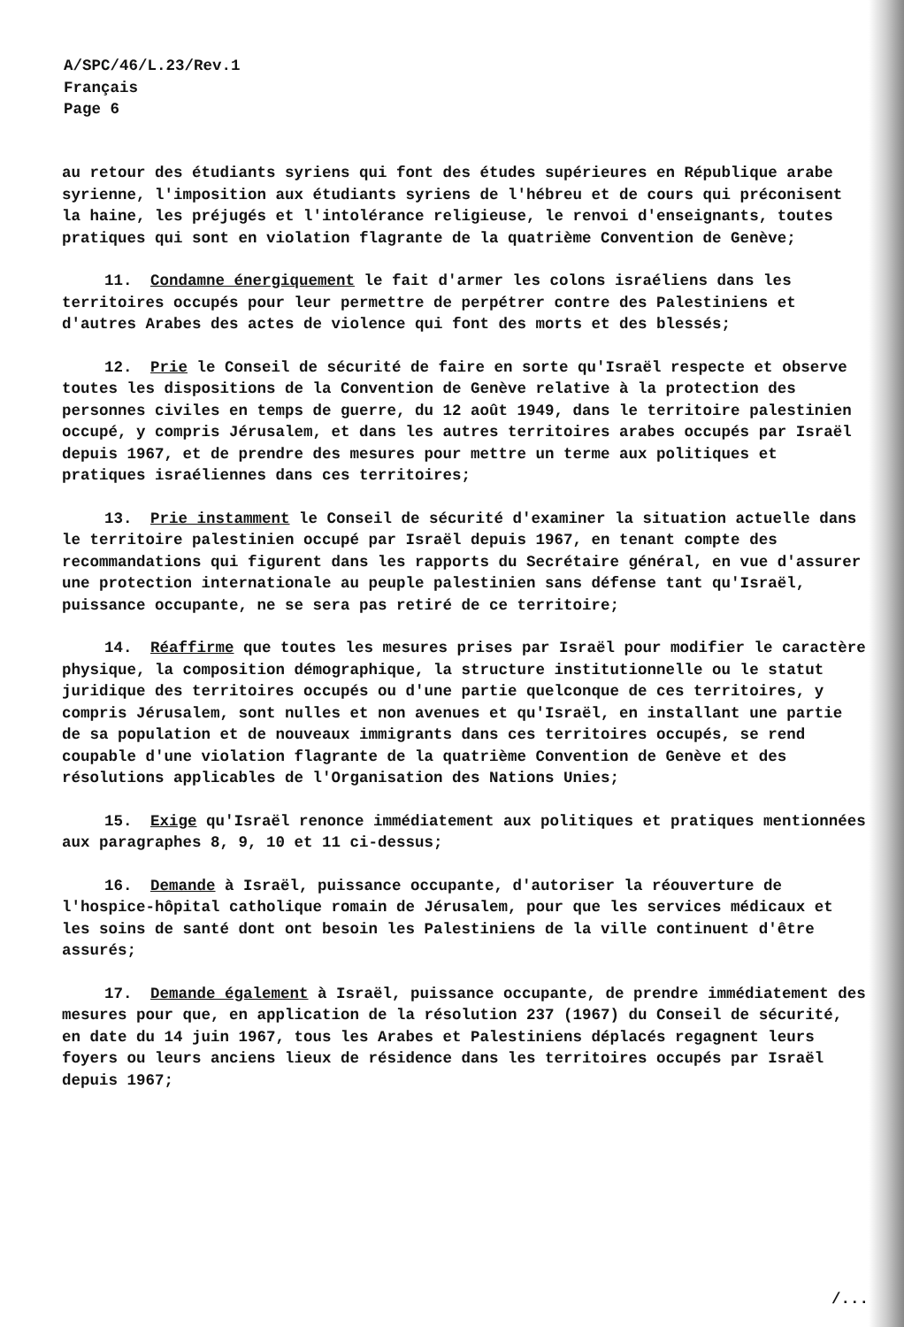A/SPC/46/L.23/Rev.1
Français
Page 6
au retour des étudiants syriens qui font des études supérieures en République arabe syrienne, l'imposition aux étudiants syriens de l'hébreu et de cours qui préconisent la haine, les préjugés et l'intolérance religieuse, le renvoi d'enseignants, toutes pratiques qui sont en violation flagrante de la quatrième Convention de Genève;
11. Condamne énergiquement le fait d'armer les colons israéliens dans les territoires occupés pour leur permettre de perpétrer contre des Palestiniens et d'autres Arabes des actes de violence qui font des morts et des blessés;
12. Prie le Conseil de sécurité de faire en sorte qu'Israël respecte et observe toutes les dispositions de la Convention de Genève relative à la protection des personnes civiles en temps de guerre, du 12 août 1949, dans le territoire palestinien occupé, y compris Jérusalem, et dans les autres territoires arabes occupés par Israël depuis 1967, et de prendre des mesures pour mettre un terme aux politiques et pratiques israéliennes dans ces territoires;
13. Prie instamment le Conseil de sécurité d'examiner la situation actuelle dans le territoire palestinien occupé par Israël depuis 1967, en tenant compte des recommandations qui figurent dans les rapports du Secrétaire général, en vue d'assurer une protection internationale au peuple palestinien sans défense tant qu'Israël, puissance occupante, ne se sera pas retiré de ce territoire;
14. Réaffirme que toutes les mesures prises par Israël pour modifier le caractère physique, la composition démographique, la structure institutionnelle ou le statut juridique des territoires occupés ou d'une partie quelconque de ces territoires, y compris Jérusalem, sont nulles et non avenues et qu'Israël, en installant une partie de sa population et de nouveaux immigrants dans ces territoires occupés, se rend coupable d'une violation flagrante de la quatrième Convention de Genève et des résolutions applicables de l'Organisation des Nations Unies;
15. Exige qu'Israël renonce immédiatement aux politiques et pratiques mentionnées aux paragraphes 8, 9, 10 et 11 ci-dessus;
16. Demande à Israël, puissance occupante, d'autoriser la réouverture de l'hospice-hôpital catholique romain de Jérusalem, pour que les services médicaux et les soins de santé dont ont besoin les Palestiniens de la ville continuent d'être assurés;
17. Demande également à Israël, puissance occupante, de prendre immédiatement des mesures pour que, en application de la résolution 237 (1967) du Conseil de sécurité, en date du 14 juin 1967, tous les Arabes et Palestiniens déplacés regagnent leurs foyers ou leurs anciens lieux de résidence dans les territoires occupés par Israël depuis 1967;
/...